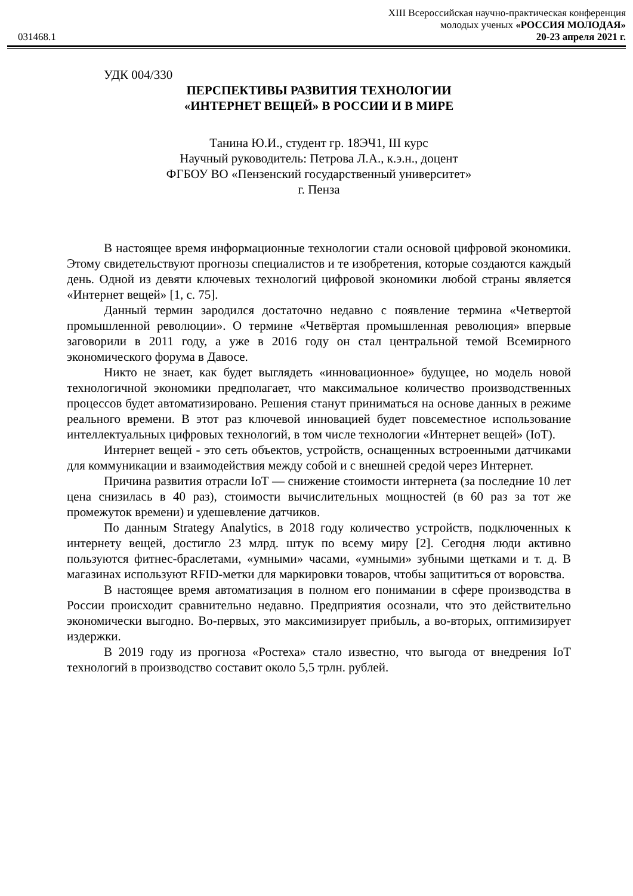XIII Всероссийская научно-практическая конференция
молодых ученых «РОССИЯ МОЛОДАЯ»
031468.1 20-23 апреля 2021 г.
УДК 004/330
ПЕРСПЕКТИВЫ РАЗВИТИЯ ТЕХНОЛОГИИ
«ИНТЕРНЕТ ВЕЩЕЙ» В РОССИИ И В МИРЕ
Танина Ю.И., студент гр. 18ЭЧ1, III курс
Научный руководитель: Петрова Л.А., к.э.н., доцент
ФГБОУ ВО «Пензенский государственный университет»
г. Пенза
В настоящее время информационные технологии стали основой цифровой экономики. Этому свидетельствуют прогнозы специалистов и те изобретения, которые создаются каждый день. Одной из девяти ключевых технологий цифровой экономики любой страны является «Интернет вещей» [1, с. 75].
Данный термин зародился достаточно недавно с появление термина «Четвертой промышленной революции». О термине «Четвёртая промышленная революция» впервые заговорили в 2011 году, а уже в 2016 году он стал центральной темой Всемирного экономического форума в Давосе.
Никто не знает, как будет выглядеть «инновационное» будущее, но модель новой технологичной экономики предполагает, что максимальное количество производственных процессов будет автоматизировано. Решения станут приниматься на основе данных в режиме реального времени. В этот раз ключевой инновацией будет повсеместное использование интеллектуальных цифровых технологий, в том числе технологии «Интернет вещей» (IoT).
Интернет вещей - это сеть объектов, устройств, оснащенных встроенными датчиками для коммуникации и взаимодействия между собой и с внешней средой через Интернет.
Причина развития отрасли IoT — снижение стоимости интернета (за последние 10 лет цена снизилась в 40 раз), стоимости вычислительных мощностей (в 60 раз за тот же промежуток времени) и удешевление датчиков.
По данным Strategy Analytics, в 2018 году количество устройств, подключенных к интернету вещей, достигло 23 млрд. штук по всему миру [2]. Сегодня люди активно пользуются фитнес-браслетами, «умными» часами, «умными» зубными щетками и т. д. В магазинах используют RFID-метки для маркировки товаров, чтобы защититься от воровства.
В настоящее время автоматизация в полном его понимании в сфере производства в России происходит сравнительно недавно. Предприятия осознали, что это действительно экономически выгодно. Во-первых, это максимизирует прибыль, а во-вторых, оптимизирует издержки.
В 2019 году из прогноза «Ростеха» стало известно, что выгода от внедрения IoT технологий в производство составит около 5,5 трлн. рублей.